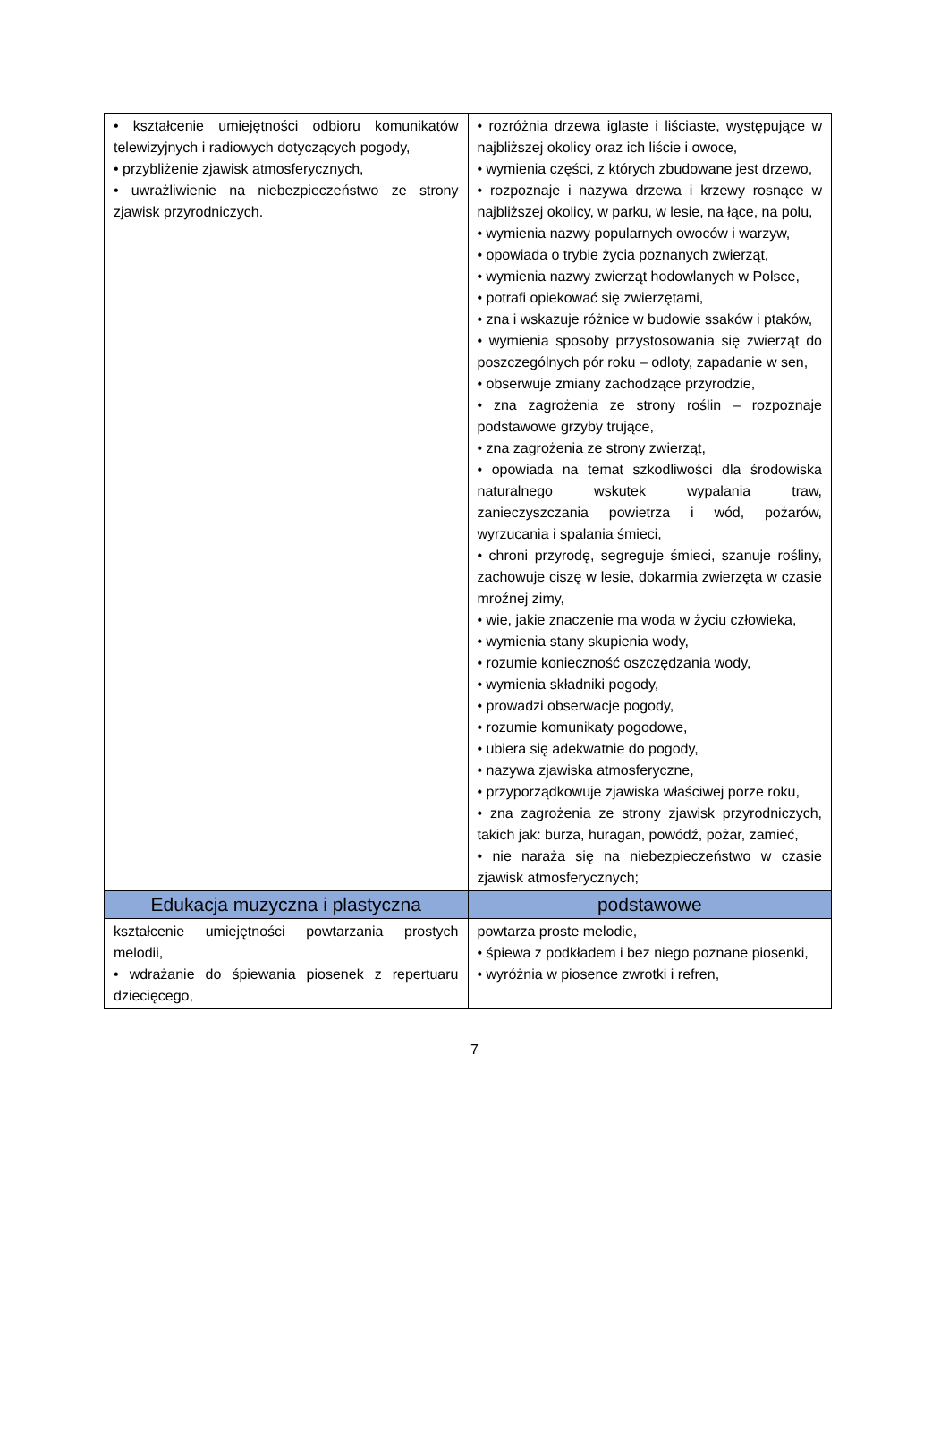| • kształcenie umiejętności odbioru komunikatów telewizyjnych i radiowych dotyczących pogody, • przybliżenie zjawisk atmosferycznych, • uwrażliwienie na niebezpieczeństwo ze strony zjawisk przyrodniczych. | • rozróżnia drzewa iglaste i liściaste, występujące w najbliższej okolicy oraz ich liście i owoce, • wymienia części, z których zbudowane jest drzewo, • rozpoznaje i nazywa drzewa i krzewy rosnące w najbliższej okolicy, w parku, w lesie, na łące, na polu, • wymienia nazwy popularnych owoców i warzyw, • opowiada o trybie życia poznanych zwierząt, • wymienia nazwy zwierząt hodowlanych w Polsce, • potrafi opiekować się zwierzętami, • zna i wskazuje różnice w budowie ssaków i ptaków, • wymienia sposoby przystosowania się zwierząt do poszczególnych pór roku – odloty, zapadanie w sen, • obserwuje zmiany zachodzące przyrodzie, • zna zagrożenia ze strony roślin – rozpoznaje podstawowe grzyby trujące, • zna zagrożenia ze strony zwierząt, • opowiada na temat szkodliwości dla środowiska naturalnego wskutek wypalania traw, zanieczyszczania powietrza i wód, pożarów, wyrzucania i spalania śmieci, • chroni przyrodę, segreguje śmieci, szanuje rośliny, zachowuje ciszę w lesie, dokarmia zwierzęta w czasie mroźnej zimy, • wie, jakie znaczenie ma woda w życiu człowieka, • wymienia stany skupienia wody, • rozumie konieczność oszczędzania wody, • wymienia składniki pogody, • prowadzi obserwacje pogody, • rozumie komunikaty pogodowe, • ubiera się adekwatnie do pogody, • nazywa zjawiska atmosferyczne, • przyporządkowuje zjawiska właściwej porze roku, • zna zagrożenia ze strony zjawisk przyrodniczych, takich jak: burza, huragan, powódź, pożar, zamieć, • nie naraża się na niebezpieczeństwo w czasie zjawisk atmosferycznych; |
| Edukacja muzyczna i plastyczna | podstawowe |
| kształcenie umiejętności powtarzania prostych melodii, • wdrażanie do śpiewania piosenek z repertuaru dziecięcego, | powtarza proste melodie, • śpiewa z podkładem i bez niego poznane piosenki, • wyróżnia w piosence zwrotki i refren, |
7